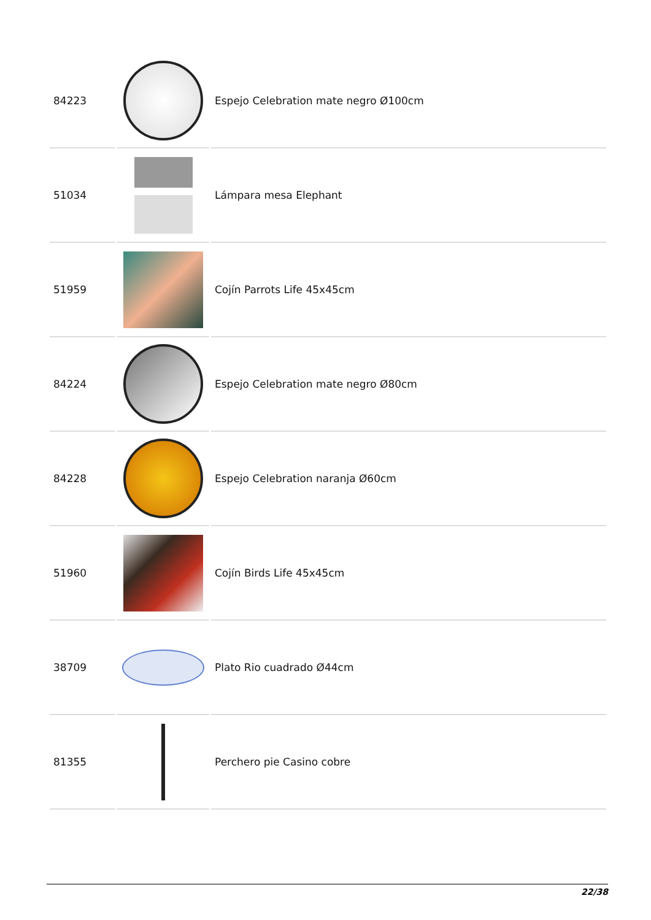| 84223 | | Espejo Celebration mate negro Ø100cm |
| 51034 | | Lámpara mesa Elephant |
| 51959 | | Cojín Parrots Life 45x45cm |
| 84224 | | Espejo Celebration mate negro Ø80cm |
| 84228 | | Espejo Celebration naranja Ø60cm |
| 51960 | | Cojín Birds Life 45x45cm |
| 38709 | | Plato Rio cuadrado Ø44cm |
| 81355 | | Perchero pie Casino cobre |
22/38